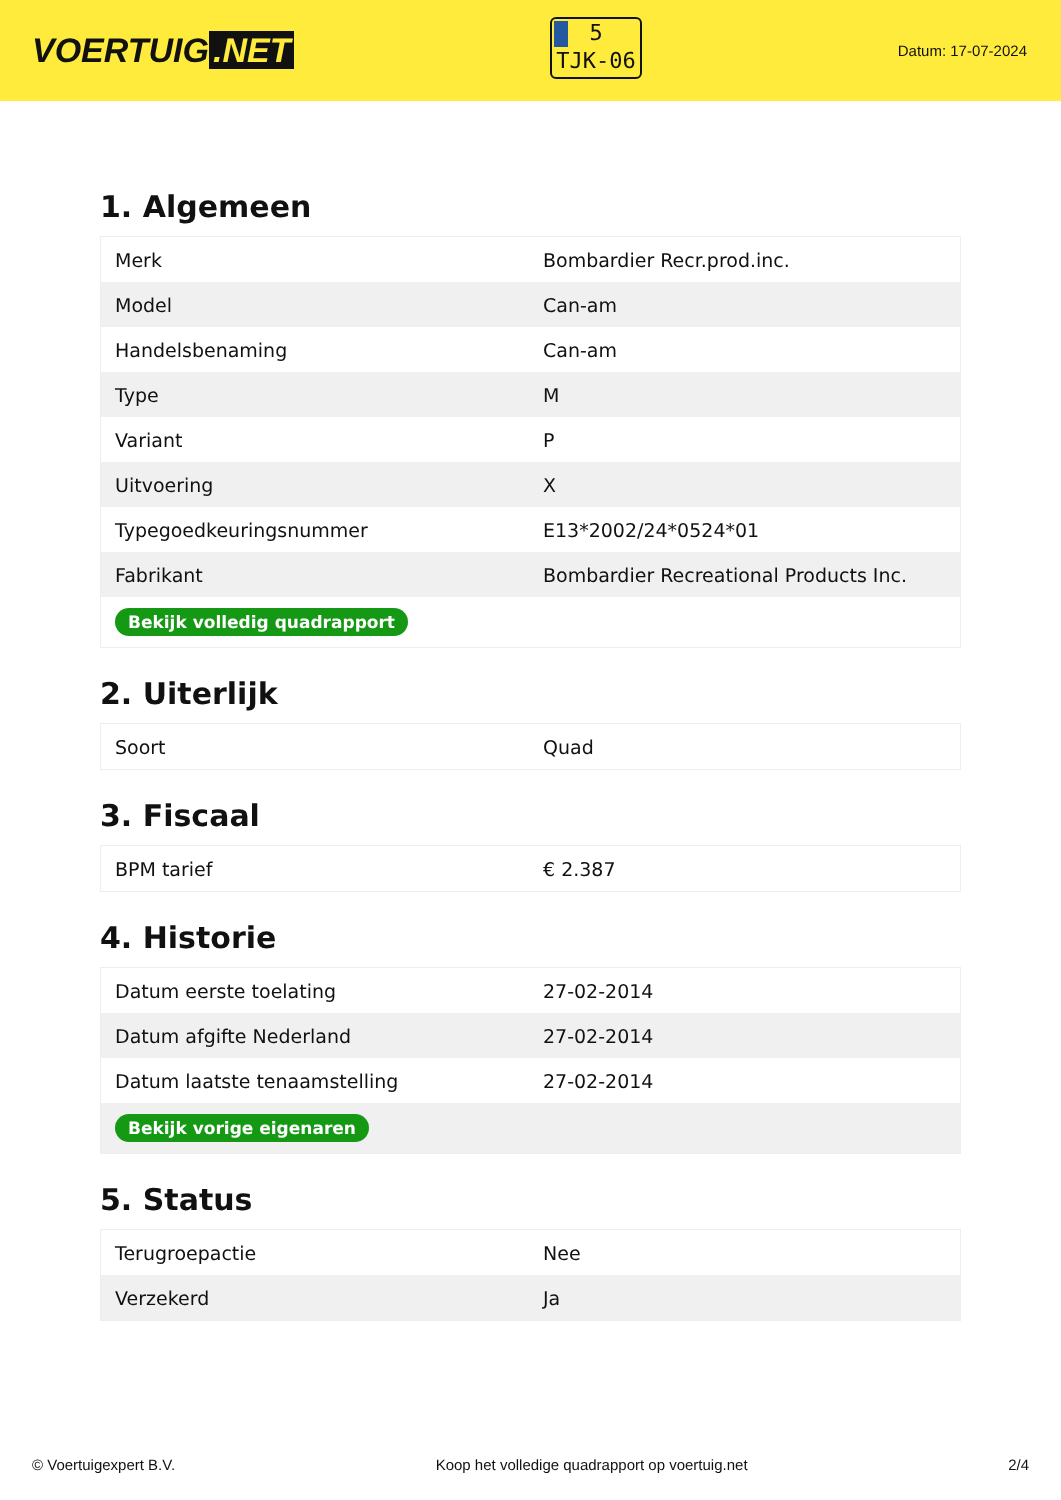VOERTUIG.NET
5
TJK-06
Datum: 17-07-2024
1. Algemeen
| Merk | Bombardier Recr.prod.inc. |
| Model | Can-am |
| Handelsbenaming | Can-am |
| Type | M |
| Variant | P |
| Uitvoering | X |
| Typegoedkeuringsnummer | E13*2002/24*0524*01 |
| Fabrikant | Bombardier Recreational Products Inc. |
| Bekijk volledig quadrapport | |
2. Uiterlijk
| Soort | Quad |
3. Fiscaal
| BPM tarief | € 2.387 |
4. Historie
| Datum eerste toelating | 27-02-2014 |
| Datum afgifte Nederland | 27-02-2014 |
| Datum laatste tenaamstelling | 27-02-2014 |
| Bekijk vorige eigenaren | |
5. Status
| Terugroepactie | Nee |
| Verzekerd | Ja |
© Voertuigexpert B.V. Koop het volledige quadrapport op voertuig.net 2/4